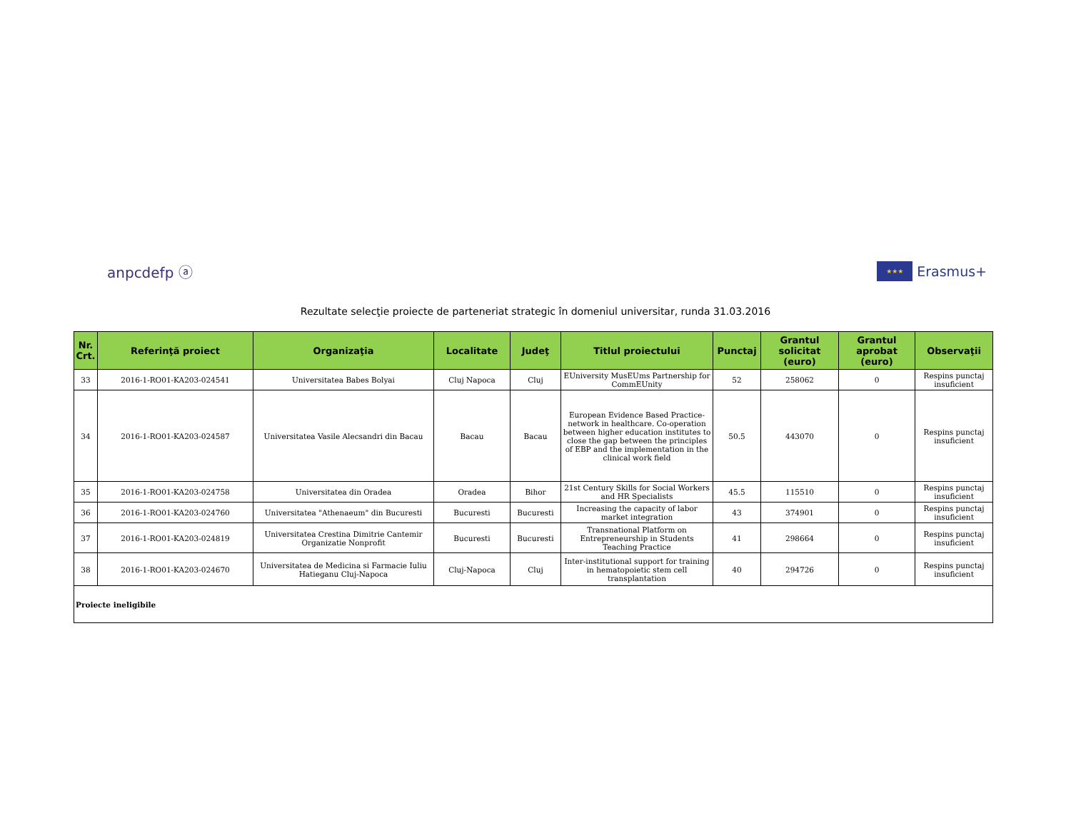anpcdefp ⓐ
★★★
Erasmus+
Rezultate selecţie proiecte de parteneriat strategic în domeniul universitar, runda 31.03.2016
| Nr. Crt. | Referinţă proiect | Organizaţia | Localitate | Judeţ | Titlul proiectului | Punctaj | Grantul solicitat (euro) | Grantul aprobat (euro) | Observaţii |
| --- | --- | --- | --- | --- | --- | --- | --- | --- | --- |
| 33 | 2016-1-RO01-KA203-024541 | Universitatea Babes Bolyai | Cluj Napoca | Cluj | EUniversity MusEUms Partnership for CommEUnity | 52 | 258062 | 0 | Respins punctaj insuficient |
| 34 | 2016-1-RO01-KA203-024587 | Universitatea Vasile Alecsandri din Bacau | Bacau | Bacau | European Evidence Based Practice-network in healthcare. Co-operation between higher education institutes to close the gap between the principles of EBP and the implementation in the clinical work field | 50.5 | 443070 | 0 | Respins punctaj insuficient |
| 35 | 2016-1-RO01-KA203-024758 | Universitatea din Oradea | Oradea | Bihor | 21st Century Skills for Social Workers and HR Specialists | 45.5 | 115510 | 0 | Respins punctaj insuficient |
| 36 | 2016-1-RO01-KA203-024760 | Universitatea "Athenaeum" din Bucuresti | Bucuresti | Bucuresti | Increasing the capacity of labor market integration | 43 | 374901 | 0 | Respins punctaj insuficient |
| 37 | 2016-1-RO01-KA203-024819 | Universitatea Crestina Dimitrie Cantemir Organizatie Nonprofit | Bucuresti | Bucuresti | Transnational Platform on Entrepreneurship in Students Teaching Practice | 41 | 298664 | 0 | Respins punctaj insuficient |
| 38 | 2016-1-RO01-KA203-024670 | Universitatea de Medicina si Farmacie Iuliu Hatieganu Cluj-Napoca | Cluj-Napoca | Cluj | Inter-institutional support for training in hematopoietic stem cell transplantation | 40 | 294726 | 0 | Respins punctaj insuficient |
| Proiecte ineligibile | | | | | | | | | |